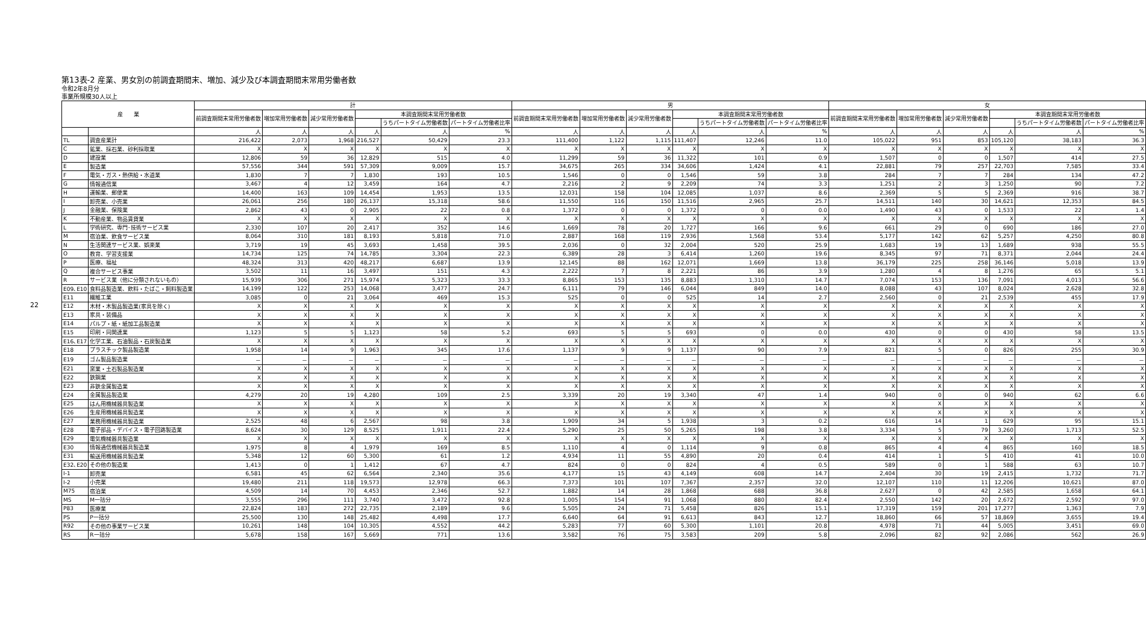22
第13表-2 産業、男女別の前調査期間末、増加、減少及び本調査期間末常用労働者数
令和2年8月分
事業所規模30人以上
| 産 業 | | 計 | | | | | | 男 | | | | | | 女 | | | | | |
| --- | --- | --- | --- | --- | --- | --- | --- | --- | --- | --- | --- | --- | --- | --- | --- | --- | --- | --- | --- |
| | | 前調査期間末常用労働者数 | 増加常用労働者数 | 減少常用労働者数 | 本調査期間末常用労働者数 | | | 前調査期間末常用労働者数 | 増加常用労働者数 | 減少常用労働者数 | 本調査期間末常用労働者数 | | | 前調査期間末常用労働者数 | 増加常用労働者数 | 減少常用労働者数 | 本調査期間末常用労働者数 | | |
| | | | | | | うちパートタイム労働者数 | パートタイム労働者比率 | | | | | うちパートタイム労働者数 | パートタイム労働者比率 | | | | | うちパートタイム労働者数 | パートタイム労働者比率 |
| | | 人 | 人 | 人 | 人 | 人 | % | 人 | 人 | 人 | 人 | 人 | % | 人 | 人 | 人 | 人 | 人 | % |
| TL | 調査産業計 | 216,422 | 2,073 | 1,968 | 216,527 | 50,429 | 23.3 | 111,400 | 1,122 | 1,115 | 111,407 | 12,246 | 11.0 | 105,022 | 951 | 853 | 105,120 | 38,183 | 36.3 |
| C | 鉱業、採石業、砂利採取業 | X | X | X | X | X | X | X | X | X | X | X | X | X | X | X | X | X | X |
| D | 建設業 | 12,806 | 59 | 36 | 12,829 | 515 | 4.0 | 11,299 | 59 | 36 | 11,322 | 101 | 0.9 | 1,507 | 0 | 0 | 1,507 | 414 | 27.5 |
| E | 製造業 | 57,556 | 344 | 591 | 57,309 | 9,009 | 15.7 | 34,675 | 265 | 334 | 34,606 | 1,424 | 4.1 | 22,881 | 79 | 257 | 22,703 | 7,585 | 33.4 |
| F | 電気・ガス・熱供給・水道業 | 1,830 | 7 | 7 | 1,830 | 193 | 10.5 | 1,546 | 0 | 0 | 1,546 | 59 | 3.8 | 284 | 7 | 7 | 284 | 134 | 47.2 |
| G | 情報通信業 | 3,467 | 4 | 12 | 3,459 | 164 | 4.7 | 2,216 | 2 | 9 | 2,209 | 74 | 3.3 | 1,251 | 2 | 3 | 1,250 | 90 | 7.2 |
| H | 運輸業、郵便業 | 14,400 | 163 | 109 | 14,454 | 1,953 | 13.5 | 12,031 | 158 | 104 | 12,085 | 1,037 | 8.6 | 2,369 | 5 | 5 | 2,369 | 916 | 38.7 |
| I | 卸売業、小売業 | 26,061 | 256 | 180 | 26,137 | 15,318 | 58.6 | 11,550 | 116 | 150 | 11,516 | 2,965 | 25.7 | 14,511 | 140 | 30 | 14,621 | 12,353 | 84.5 |
| J | 金融業、保険業 | 2,862 | 43 | 0 | 2,905 | 22 | 0.8 | 1,372 | 0 | 0 | 1,372 | 0 | 0.0 | 1,490 | 43 | 0 | 1,533 | 22 | 1.4 |
| K | 不動産業、物品賃貸業 | X | X | X | X | X | X | X | X | X | X | X | X | X | X | X | X | X | X |
| L | 学術研究、専門･技術サービス業 | 2,330 | 107 | 20 | 2,417 | 352 | 14.6 | 1,669 | 78 | 20 | 1,727 | 166 | 9.6 | 661 | 29 | 0 | 690 | 186 | 27.0 |
| M | 宿泊業、飲食サービス業 | 8,064 | 310 | 181 | 8,193 | 5,818 | 71.0 | 2,887 | 168 | 119 | 2,936 | 1,568 | 53.4 | 5,177 | 142 | 62 | 5,257 | 4,250 | 80.8 |
| N | 生活関連サービス業、娯楽業 | 3,719 | 19 | 45 | 3,693 | 1,458 | 39.5 | 2,036 | 0 | 32 | 2,004 | 520 | 25.9 | 1,683 | 19 | 13 | 1,689 | 938 | 55.5 |
| O | 教育、学習支援業 | 14,734 | 125 | 74 | 14,785 | 3,304 | 22.3 | 6,389 | 28 | 3 | 6,414 | 1,260 | 19.6 | 8,345 | 97 | 71 | 8,371 | 2,044 | 24.4 |
| P | 医療、福祉 | 48,324 | 313 | 420 | 48,217 | 6,687 | 13.9 | 12,145 | 88 | 162 | 12,071 | 1,669 | 13.8 | 36,179 | 225 | 258 | 36,146 | 5,018 | 13.9 |
| Q | 複合サービス事業 | 3,502 | 11 | 16 | 3,497 | 151 | 4.3 | 2,222 | 7 | 8 | 2,221 | 86 | 3.9 | 1,280 | 4 | 8 | 1,276 | 65 | 5.1 |
| R | サービス業（他に分類されないもの） | 15,939 | 306 | 271 | 15,974 | 5,323 | 33.3 | 8,865 | 153 | 135 | 8,883 | 1,310 | 14.7 | 7,074 | 153 | 136 | 7,091 | 4,013 | 56.6 |
| E09､E10 | 食料品製造業、飲料・たばこ・飼料製造業 | 14,199 | 122 | 253 | 14,068 | 3,477 | 24.7 | 6,111 | 79 | 146 | 6,044 | 849 | 14.0 | 8,088 | 43 | 107 | 8,024 | 2,628 | 32.8 |
| E11 | 繊維工業 | 3,085 | 0 | 21 | 3,064 | 469 | 15.3 | 525 | 0 | 0 | 525 | 14 | 2.7 | 2,560 | 0 | 21 | 2,539 | 455 | 17.9 |
| E12 | 木材・木製品製造業(家具を除く) | X | X | X | X | X | X | X | X | X | X | X | X | X | X | X | X | X | X |
| E13 | 家具・装備品 | X | X | X | X | X | X | X | X | X | X | X | X | X | X | X | X | X | X |
| E14 | パルプ・紙・紙加工品製造業 | X | X | X | X | X | X | X | X | X | X | X | X | X | X | X | X | X | X |
| E15 | 印刷・同関連業 | 1,123 | 5 | 5 | 1,123 | 58 | 5.2 | 693 | 5 | 5 | 693 | 0 | 0.0 | 430 | 0 | 0 | 430 | 58 | 13.5 |
| E16､E17 | 化学工業、石油製品・石炭製造業 | X | X | X | X | X | X | X | X | X | X | X | X | X | X | X | X | X | X |
| E18 | プラスチック製品製造業 | 1,958 | 14 | 9 | 1,963 | 345 | 17.6 | 1,137 | 9 | 9 | 1,137 | 90 | 7.9 | 821 | 5 | 0 | 826 | 255 | 30.9 |
| E19 | ゴム製品製造業 | － | － | － | － | － | － | － | － | － | － | － | － | － | － | － | － | － | － |
| E21 | 窯業・土石製品製造業 | X | X | X | X | X | X | X | X | X | X | X | X | X | X | X | X | X | X |
| E22 | 鉄鋼業 | X | X | X | X | X | X | X | X | X | X | X | X | X | X | X | X | X | X |
| E23 | 非鉄金属製造業 | X | X | X | X | X | X | X | X | X | X | X | X | X | X | X | X | X | X |
| E24 | 金属製品製造業 | 4,279 | 20 | 19 | 4,280 | 109 | 2.5 | 3,339 | 20 | 19 | 3,340 | 47 | 1.4 | 940 | 0 | 0 | 940 | 62 | 6.6 |
| E25 | はん用機械器具製造業 | X | X | X | X | X | X | X | X | X | X | X | X | X | X | X | X | X | X |
| E26 | 生産用機械器具製造業 | X | X | X | X | X | X | X | X | X | X | X | X | X | X | X | X | X | X |
| E27 | 業務用機械器具製造業 | 2,525 | 48 | 6 | 2,567 | 98 | 3.8 | 1,909 | 34 | 5 | 1,938 | 3 | 0.2 | 616 | 14 | 1 | 629 | 95 | 15.1 |
| E28 | 電子部品・デバイス・電子回路製造業 | 8,624 | 30 | 129 | 8,525 | 1,911 | 22.4 | 5,290 | 25 | 50 | 5,265 | 198 | 3.8 | 3,334 | 5 | 79 | 3,260 | 1,713 | 52.5 |
| E29 | 電気機械器具製造業 | X | X | X | X | X | X | X | X | X | X | X | X | X | X | X | X | X | X |
| E30 | 情報通信機械器具製造業 | 1,975 | 8 | 4 | 1,979 | 169 | 8.5 | 1,110 | 4 | 0 | 1,114 | 9 | 0.8 | 865 | 4 | 4 | 865 | 160 | 18.5 |
| E31 | 輸送用機械器具製造業 | 5,348 | 12 | 60 | 5,300 | 61 | 1.2 | 4,934 | 11 | 55 | 4,890 | 20 | 0.4 | 414 | 1 | 5 | 410 | 41 | 10.0 |
| E32､E20 | その他の製造業 | 1,413 | 0 | 1 | 1,412 | 67 | 4.7 | 824 | 0 | 0 | 824 | 4 | 0.5 | 589 | 0 | 1 | 588 | 63 | 10.7 |
| I-1 | 卸売業 | 6,581 | 45 | 62 | 6,564 | 2,340 | 35.6 | 4,177 | 15 | 43 | 4,149 | 608 | 14.7 | 2,404 | 30 | 19 | 2,415 | 1,732 | 71.7 |
| I-2 | 小売業 | 19,480 | 211 | 118 | 19,573 | 12,978 | 66.3 | 7,373 | 101 | 107 | 7,367 | 2,357 | 32.0 | 12,107 | 110 | 11 | 12,206 | 10,621 | 87.0 |
| M75 | 宿泊業 | 4,509 | 14 | 70 | 4,453 | 2,346 | 52.7 | 1,882 | 14 | 28 | 1,868 | 688 | 36.8 | 2,627 | 0 | 42 | 2,585 | 1,658 | 64.1 |
| MS | M一括分 | 3,555 | 296 | 111 | 3,740 | 3,472 | 92.8 | 1,005 | 154 | 91 | 1,068 | 880 | 82.4 | 2,550 | 142 | 20 | 2,672 | 2,592 | 97.0 |
| P83 | 医療業 | 22,824 | 183 | 272 | 22,735 | 2,189 | 9.6 | 5,505 | 24 | 71 | 5,458 | 826 | 15.1 | 17,319 | 159 | 201 | 17,277 | 1,363 | 7.9 |
| PS | P一括分 | 25,500 | 130 | 148 | 25,482 | 4,498 | 17.7 | 6,640 | 64 | 91 | 6,613 | 843 | 12.7 | 18,860 | 66 | 57 | 18,869 | 3,655 | 19.4 |
| R92 | その他の事業サービス業 | 10,261 | 148 | 104 | 10,305 | 4,552 | 44.2 | 5,283 | 77 | 60 | 5,300 | 1,101 | 20.8 | 4,978 | 71 | 44 | 5,005 | 3,451 | 69.0 |
| RS | R一括分 | 5,678 | 158 | 167 | 5,669 | 771 | 13.6 | 3,582 | 76 | 75 | 3,583 | 209 | 5.8 | 2,096 | 82 | 92 | 2,086 | 562 | 26.9 |